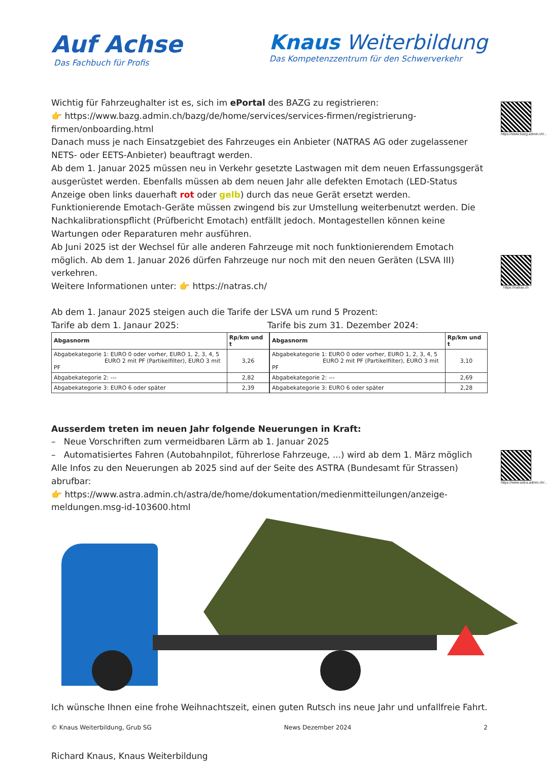Auf Achse
Das Fachbuch für Profis
Knaus Weiterbildung
Das Kompetenzzentrum für den Schwerverkehr
https://www.bazg.admin.ch/...
https://natras.ch
https://www.astra.admin.ch/...
Wichtig für Fahrzeughalter ist es, sich im ePortal des BAZG zu registrieren:
👉 https://www.bazg.admin.ch/bazg/de/home/services/services-firmen/registrierung-firmen/onboarding.html
Danach muss je nach Einsatzgebiet des Fahrzeuges ein Anbieter (NATRAS AG oder zugelassener NETS- oder EETS-Anbieter) beauftragt werden.
Ab dem 1. Januar 2025 müssen neu in Verkehr gesetzte Lastwagen mit dem neuen Erfassungsgerät ausgerüstet werden. Ebenfalls müssen ab dem neuen Jahr alle defekten Emotach (LED-Status Anzeige oben links dauerhaft rot oder gelb) durch das neue Gerät ersetzt werden.
Funktionierende Emotach-Geräte müssen zwingend bis zur Umstellung weiterbenutzt werden. Die Nachkalibrationspflicht (Prüfbericht Emotach) entfällt jedoch. Montagestellen können keine Wartungen oder Reparaturen mehr ausführen.
Ab Juni 2025 ist der Wechsel für alle anderen Fahrzeuge mit noch funktionierendem Emotach möglich. Ab dem 1. Januar 2026 dürfen Fahrzeuge nur noch mit den neuen Geräten (LSVA III) verkehren.
Weitere Informationen unter: 👉 https://natras.ch/
Ab dem 1. Janaur 2025 steigen auch die Tarife der LSVA um rund 5 Prozent:
Tarife ab dem 1. Janaur 2025: Tarife bis zum 31. Dezember 2024:
| Abgasnorm | Rp/km und t |
| --- | --- |
| Abgabekategorie 1: EURO 0 oder vorher, EURO 1, 2, 3, 4, 5 EURO 2 mit PF (Partikelfilter), EURO 3 mit PF | 3,26 |
| Abgabekategorie 2: --- | 2,82 |
| Abgabekategorie 3: EURO 6 oder später | 2,39 |
| Abgasnorm | Rp/km und t |
| --- | --- |
| Abgabekategorie 1: EURO 0 oder vorher, EURO 1, 2, 3, 4, 5 EURO 2 mit PF (Partikelfilter), EURO 3 mit PF | 3,10 |
| Abgabekategorie 2: --- | 2,69 |
| Abgabekategorie 3: EURO 6 oder später | 2,28 |
Ausserdem treten im neuen Jahr folgende Neuerungen in Kraft:
– Neue Vorschriften zum vermeidbaren Lärm ab 1. Januar 2025
– Automatisiertes Fahren (Autobahnpilot, führerlose Fahrzeuge, ...) wird ab dem 1. März möglich
Alle Infos zu den Neuerungen ab 2025 sind auf der Seite des ASTRA (Bundesamt für Strassen) abrufbar:
👉 https://www.astra.admin.ch/astra/de/home/dokumentation/medienmitteilungen/anzeige-meldungen.msg-id-103600.html
Ich wünsche Ihnen eine frohe Weihnachtszeit, einen guten Rutsch ins neue Jahr und unfallfreie Fahrt.
Richard Knaus, Knaus Weiterbildung
© Knaus Weiterbildung, Grub SG News Dezember 2024 2